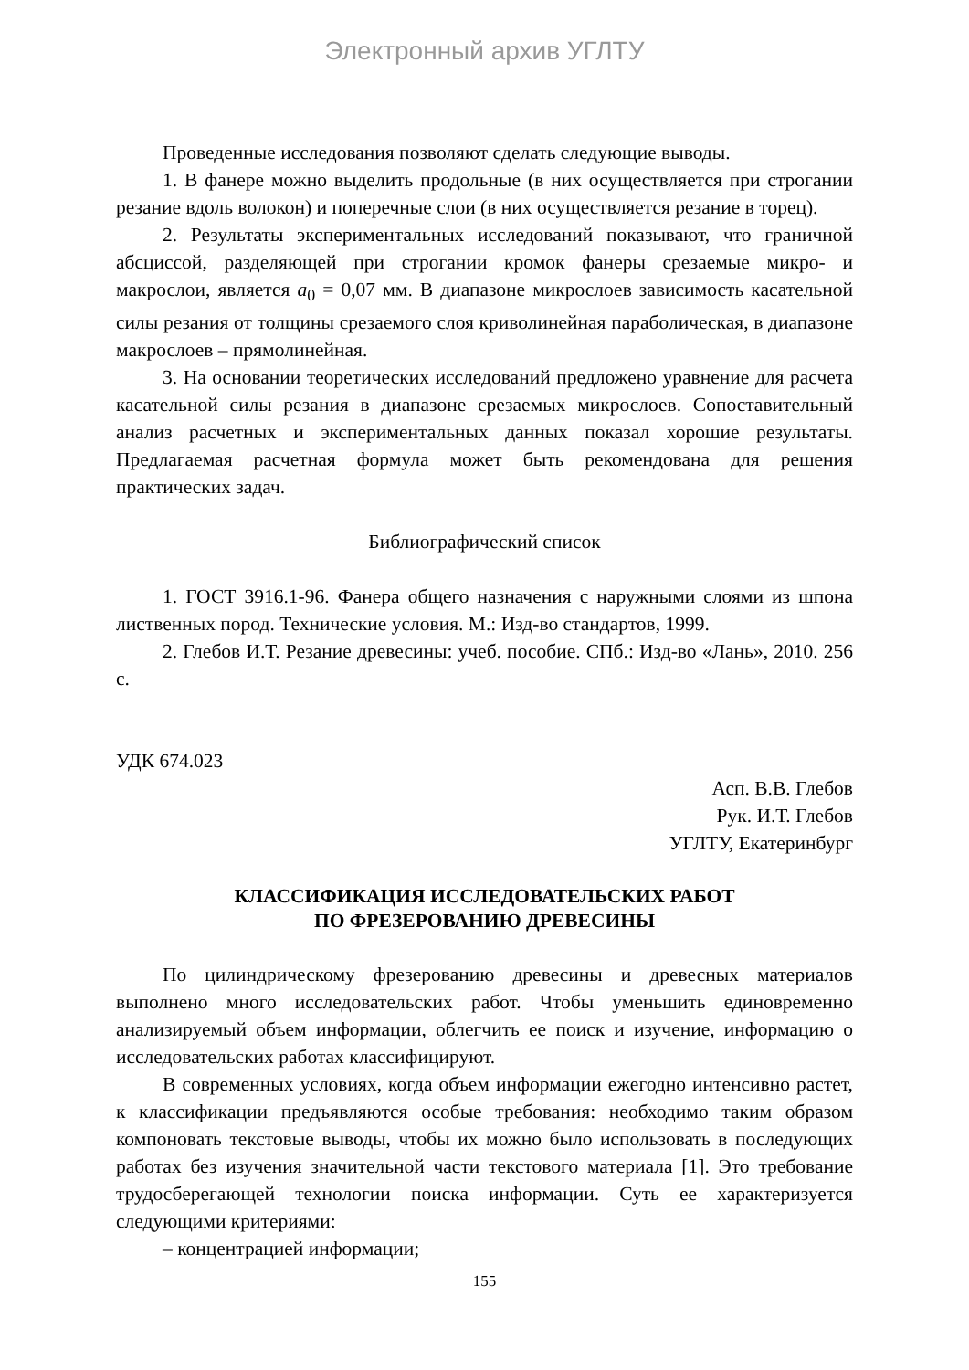Электронный архив УГЛТУ
Проведенные исследования позволяют сделать следующие выводы.
1. В фанере можно выделить продольные (в них осуществляется при строгании резание вдоль волокон) и поперечные слои (в них осуществляется резание в торец).
2. Результаты экспериментальных исследований показывают, что граничной абсциссой, разделяющей при строгании кромок фанеры срезаемые микро- и макрослои, является a<sub>0</sub> = 0,07 мм. В диапазоне микрослоев зависимость касательной силы резания от толщины срезаемого слоя криволинейная параболическая, в диапазоне макрослоев – прямолинейная.
3. На основании теоретических исследований предложено уравнение для расчета касательной силы резания в диапазоне срезаемых микрослоев. Сопоставительный анализ расчетных и экспериментальных данных показал хорошие результаты. Предлагаемая расчетная формула может быть рекомендована для решения практических задач.
Библиографический список
1. ГОСТ 3916.1-96. Фанера общего назначения с наружными слоями из шпона лиственных пород. Технические условия. М.: Изд-во стандартов, 1999.
2. Глебов И.Т. Резание древесины: учеб. пособие. СПб.: Изд-во «Лань», 2010. 256 с.
УДК 674.023
Асп. В.В. Глебов
Рук. И.Т. Глебов
УГЛТУ, Екатеринбург
КЛАССИФИКАЦИЯ ИССЛЕДОВАТЕЛЬСКИХ РАБОТ
ПО ФРЕЗЕРОВАНИЮ ДРЕВЕСИНЫ
По цилиндрическому фрезерованию древесины и древесных материалов выполнено много исследовательских работ. Чтобы уменьшить единовременно анализируемый объем информации, облегчить ее поиск и изучение, информацию о исследовательских работах классифицируют.
В современных условиях, когда объем информации ежегодно интенсивно растет, к классификации предъявляются особые требования: необходимо таким образом компоновать текстовые выводы, чтобы их можно было использовать в последующих работах без изучения значительной части текстового материала [1]. Это требование трудосберегающей технологии поиска информации. Суть ее характеризуется следующими критериями:
– концентрацией информации;
155